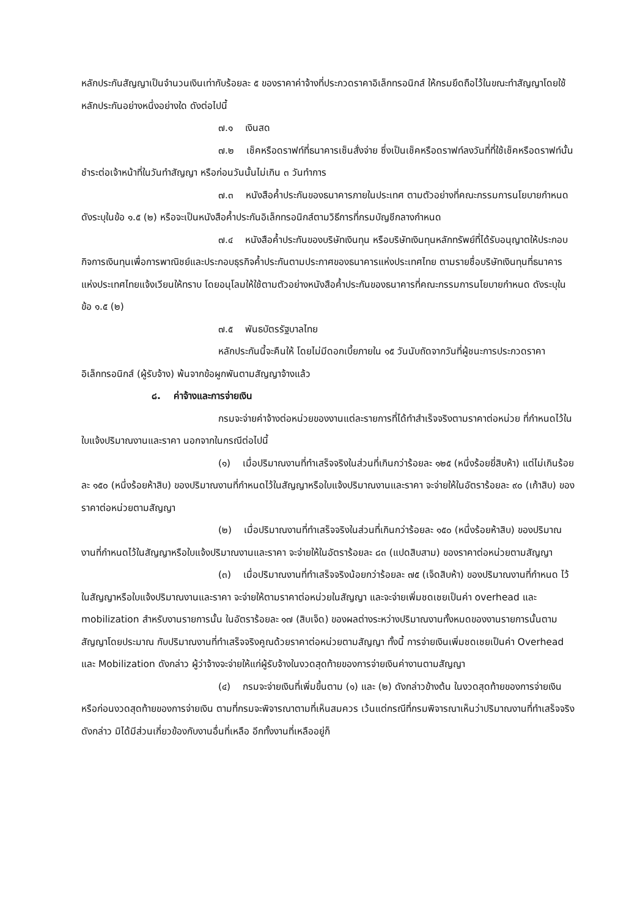หลักประกันสัญญาเป็นจำนวนเงินเท่ากับร้อยละ ๕ ของราคาค่าจ้างที่ประกวดราคาอิเล็กทรอนิกส์ ให้กรมยึดถือไว้ในขณะทำสัญญาโดยใช้หลักประกันอย่างหนึ่งอย่างใด ดังต่อไปนี้
๗.๑ เงินสด
๗.๒ เช็คหรือดราฟท์ที่ธนาคารเซ็นสั่งจ่าย ซึ่งเป็นเช็คหรือดราฟท์ลงวันที่ที่ใช้เช็คหรือดราฟท์นั้น ชำระต่อเจ้าหน้าที่ในวันทำสัญญา หรือก่อนวันนั้นไม่เกิน ๓ วันทำการ
๗.๓ หนังสือค้ำประกันของธนาคารภายในประเทศ ตามตัวอย่างที่คณะกรรมการนโยบายกำหนด ดังระบุในข้อ ๑.๕ (๒) หรือจะเป็นหนังสือค้ำประกันอิเล็กทรอนิกส์ตามวิธีการที่กรมบัญชีกลางกำหนด
๗.๔ หนังสือค้ำประกันของบริษัทเงินทุน หรือบริษัทเงินทุนหลักทรัพย์ที่ได้รับอนุญาตให้ประกอบกิจการเงินทุนเพื่อการพาณิชย์และประกอบธุรกิจค้ำประกันตามประกาศของธนาคารแห่งประเทศไทย ตามรายชื่อบริษัทเงินทุนที่ธนาคารแห่งประเทศไทยแจ้งเวียนให้ทราบ โดยอนุโลมให้ใช้ตามตัวอย่างหนังสือค้ำประกันของธนาคารที่คณะกรรมการนโยบายกำหนด ดังระบุในข้อ ๑.๕ (๒)
๗.๕ พันธบัตรรัฐบาลไทย
หลักประกันนี้จะคืนให้ โดยไม่มีดอกเบี้ยภายใน ๑๕ วันนับถัดจากวันที่ผู้ชนะการประกวดราคาอิเล็กทรอนิกส์ (ผู้รับจ้าง) พ้นจากข้อผูกพันตามสัญญาจ้างแล้ว
๘. ค่าจ้างและการจ่ายเงิน
กรมจะจ่ายค่าจ้างต่อหน่วยของงานแต่ละรายการที่ได้ทำสำเร็จจริงตามราคาต่อหน่วย ที่กำหนดไว้ในใบแจ้งปริมาณงานและราคา นอกจากในกรณีต่อไปนี้
(๑) เมื่อปริมาณงานที่ทำเสร็จจริงในส่วนที่เกินกว่าร้อยละ ๑๒๕ (หนึ่งร้อยยี่สิบห้า) แต่ไม่เกินร้อยละ ๑๕๐ (หนึ่งร้อยห้าสิบ) ของปริมาณงานที่กำหนดไว้ในสัญญาหรือใบแจ้งปริมาณงานและราคา จะจ่ายให้ในอัตราร้อยละ ๙๐ (เก้าสิบ) ของราคาต่อหน่วยตามสัญญา
(๒) เมื่อปริมาณงานที่ทำเสร็จจริงในส่วนที่เกินกว่าร้อยละ ๑๕๐ (หนึ่งร้อยห้าสิบ) ของปริมาณงานที่กำหนดไว้ในสัญญาหรือใบแจ้งปริมาณงานและราคา จะจ่ายให้ในอัตราร้อยละ ๘๓ (แปดสิบสาม) ของราคาต่อหน่วยตามสัญญา
(๓) เมื่อปริมาณงานที่ทำเสร็จจริงน้อยกว่าร้อยละ ๗๕ (เจ็ดสิบห้า) ของปริมาณงานที่กำหนด ไว้ในสัญญาหรือใบแจ้งปริมาณงานและราคา จะจ่ายให้ตามราคาต่อหน่วยในสัญญา และจะจ่ายเพิ่มชดเชยเป็นค่า overhead และ mobilization สำหรับงานรายการนั้น ในอัตราร้อยละ ๑๗ (สิบเจ็ด) ของผลต่างระหว่างปริมาณงานทั้งหมดของงานรายการนั้นตามสัญญาโดยประมาณ กับปริมาณงานที่ทำเสร็จจริงคูณด้วยราคาต่อหน่วยตามสัญญา ทั้งนี้ การจ่ายเงินเพิ่มชดเชยเป็นค่า Overhead และ Mobilization ดังกล่าว ผู้ว่าจ้างจะจ่ายให้แก่ผู้รับจ้างในงวดสุดท้ายของการจ่ายเงินค่างานตามสัญญา
(๔) กรมจะจ่ายเงินที่เพิ่มขึ้นตาม (๑) และ (๒) ดังกล่าวข้างต้น ในงวดสุดท้ายของการจ่ายเงิน หรือก่อนงวดสุดท้ายของการจ่ายเงิน ตามที่กรมจะพิจารณาตามที่เห็นสมควร เว้นแต่กรณีที่กรมพิจารณาเห็นว่าปริมาณงานที่ทำเสร็จจริงดังกล่าว มิได้มีส่วนเกี่ยวข้องกับงานอื่นที่เหลือ อีกทั้งงานที่เหลืออยู่ก็